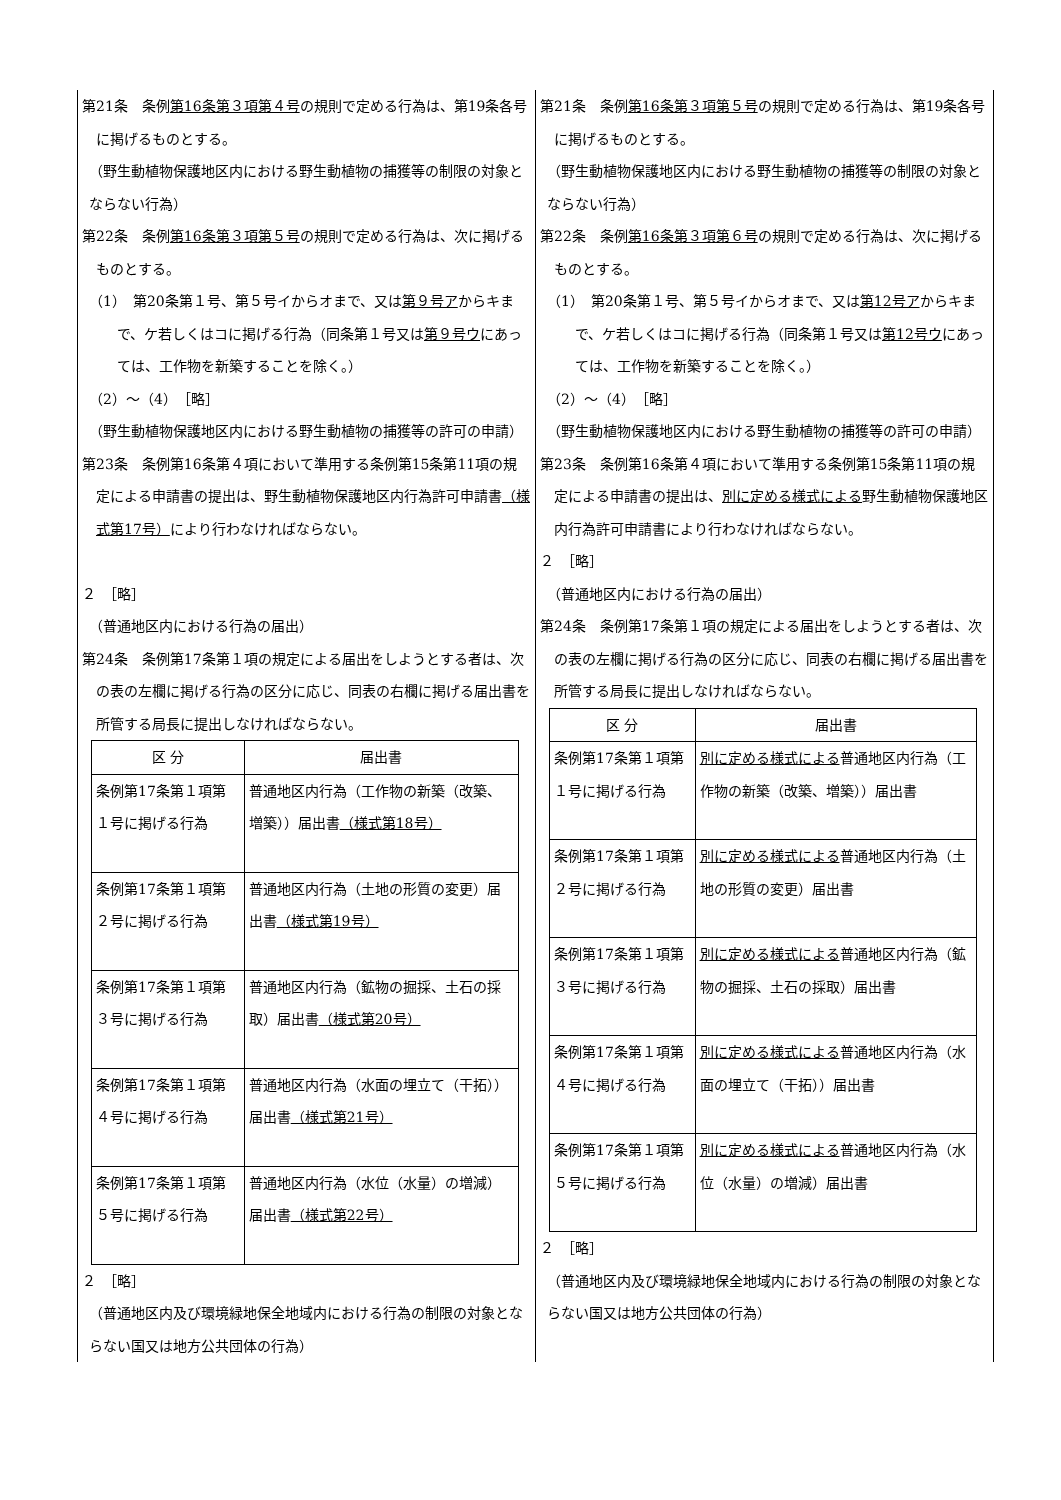第21条　条例第16条第３項第４号の規則で定める行為は、第19条各号に掲げるものとする。
（野生動植物保護地区内における野生動植物の捕獲等の制限の対象とならない行為）
第22条　条例第16条第３項第５号の規則で定める行為は、次に掲げるものとする。
（1）　第20条第１号、第５号イからオまで、又は第９号アからキまで、ケ若しくはコに掲げる行為（同条第１号又は第９号ウにあっては、工作物を新築することを除く。）
（2）～（4）　［略］
（野生動植物保護地区内における野生動植物の捕獲等の許可の申請）
第23条　条例第16条第４項において準用する条例第15条第11項の規定による申請書の提出は、野生動植物保護地区内行為許可申請書（様式第17号）により行わなければならない。
２　［略］
（普通地区内における行為の届出）
第24条　条例第17条第１項の規定による届出をしようとする者は、次の表の左欄に掲げる行為の区分に応じ、同表の右欄に掲げる届出書を所管する局長に提出しなければならない。
| 区 分 | 届出書 |
| --- | --- |
| 条例第17条第１項第１号に掲げる行為 | 普通地区内行為（工作物の新築（改築、増築））届出書 （様式第18号） |
| 条例第17条第１項第２号に掲げる行為 | 普通地区内行為（土地の形質の変更）届出書 （様式第19号） |
| 条例第17条第１項第３号に掲げる行為 | 普通地区内行為（鉱物の掘採、土石の採取）届出書 （様式第20号） |
| 条例第17条第１項第４号に掲げる行為 | 普通地区内行為（水面の埋立て（干拓））届出書 （様式第21号） |
| 条例第17条第１項第５号に掲げる行為 | 普通地区内行為（水位（水量）の増減）届出書 （様式第22号） |
２　［略］
（普通地区内及び環境緑地保全地域内における行為の制限の対象とならない国又は地方公共団体の行為）
第21条　条例第16条第３項第５号の規則で定める行為は、第19条各号に掲げるものとする。
（野生動植物保護地区内における野生動植物の捕獲等の制限の対象とならない行為）
第22条　条例第16条第３項第６号の規則で定める行為は、次に掲げるものとする。
（1）　第20条第１号、第５号イからオまで、又は第12号アからキまで、ケ若しくはコに掲げる行為（同条第１号又は第12号ウにあっては、工作物を新築することを除く。）
（2）～（4）　［略］
（野生動植物保護地区内における野生動植物の捕獲等の許可の申請）
第23条　条例第16条第４項において準用する条例第15条第11項の規定による申請書の提出は、別に定める様式による野生動植物保護地区内行為許可申請書により行わなければならない。
２　［略］
（普通地区内における行為の届出）
第24条　条例第17条第１項の規定による届出をしようとする者は、次の表の左欄に掲げる行為の区分に応じ、同表の右欄に掲げる届出書を所管する局長に提出しなければならない。
| 区 分 | 届出書 |
| --- | --- |
| 条例第17条第１項第１号に掲げる行為 | 別に定める様式による 普通地区内行為（工作物の新築（改築、増築））届出書 |
| 条例第17条第１項第２号に掲げる行為 | 別に定める様式による 普通地区内行為（土地の形質の変更）届出書 |
| 条例第17条第１項第３号に掲げる行為 | 別に定める様式による 普通地区内行為（鉱物の掘採、土石の採取）届出書 |
| 条例第17条第１項第４号に掲げる行為 | 別に定める様式による 普通地区内行為（水面の埋立て（干拓））届出書 |
| 条例第17条第１項第５号に掲げる行為 | 別に定める様式による 普通地区内行為（水位（水量）の増減）届出書 |
２　［略］
（普通地区内及び環境緑地保全地域内における行為の制限の対象とならない国又は地方公共団体の行為）